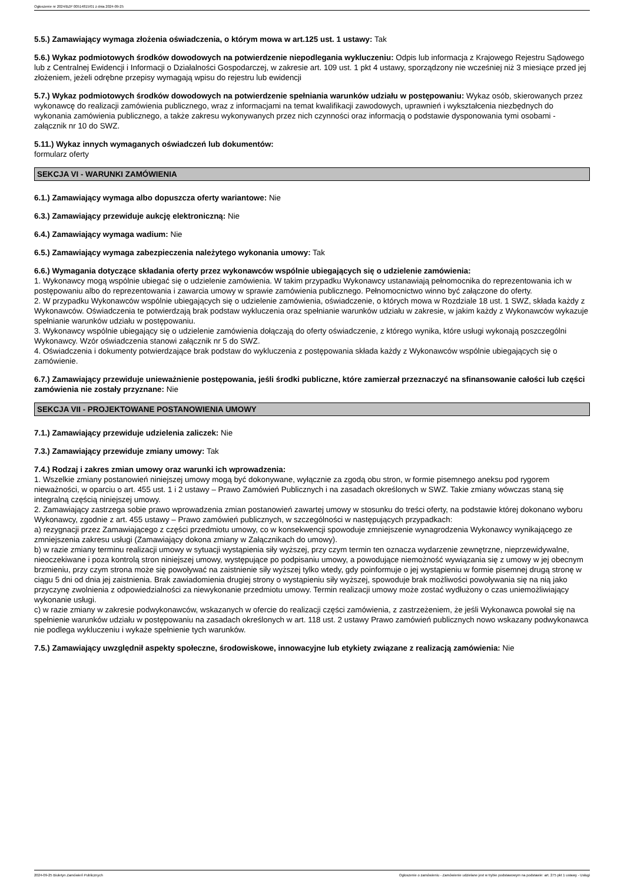Ogłoszenie nr 2024/BZP 00514815/01 z dnia 2024-09-25
5.5.) Zamawiający wymaga złożenia oświadczenia, o którym mowa w art.125 ust. 1 ustawy: Tak
5.6.) Wykaz podmiotowych środków dowodowych na potwierdzenie niepodlegania wykluczeniu: Odpis lub informacja z Krajowego Rejestru Sądowego lub z Centralnej Ewidencji i Informacji o Działalności Gospodarczej, w zakresie art. 109 ust. 1 pkt 4 ustawy, sporządzony nie wcześniej niż 3 miesiące przed jej złożeniem, jeżeli odrębne przepisy wymagają wpisu do rejestru lub ewidencji
5.7.) Wykaz podmiotowych środków dowodowych na potwierdzenie spełniania warunków udziału w postępowaniu: Wykaz osób, skierowanych przez wykonawcę do realizacji zamówienia publicznego, wraz z informacjami na temat kwalifikacji zawodowych, uprawnień i wykształcenia niezbędnych do wykonania zamówienia publicznego, a także zakresu wykonywanych przez nich czynności oraz informacją o podstawie dysponowania tymi osobami - załącznik nr 10 do SWZ.
5.11.) Wykaz innych wymaganych oświadczeń lub dokumentów:
formularz oferty
SEKCJA VI - WARUNKI ZAMÓWIENIA
6.1.) Zamawiający wymaga albo dopuszcza oferty wariantowe: Nie
6.3.) Zamawiający przewiduje aukcję elektroniczną: Nie
6.4.) Zamawiający wymaga wadium: Nie
6.5.) Zamawiający wymaga zabezpieczenia należytego wykonania umowy: Tak
6.6.) Wymagania dotyczące składania oferty przez wykonawców wspólnie ubiegających się o udzielenie zamówienia:
1. Wykonawcy mogą wspólnie ubiegać się o udzielenie zamówienia. W takim przypadku Wykonawcy ustanawiają pełnomocnika do reprezentowania ich w postępowaniu albo do reprezentowania i zawarcia umowy w sprawie zamówienia publicznego. Pełnomocnictwo winno być załączone do oferty.
2. W przypadku Wykonawców wspólnie ubiegających się o udzielenie zamówienia, oświadczenie, o których mowa w Rozdziale 18 ust. 1 SWZ, składa każdy z Wykonawców. Oświadczenia te potwierdzają brak podstaw wykluczenia oraz spełnianie warunków udziału w zakresie, w jakim każdy z Wykonawców wykazuje spełnianie warunków udziału w postępowaniu.
3. Wykonawcy wspólnie ubiegający się o udzielenie zamówienia dołączają do oferty oświadczenie, z którego wynika, które usługi wykonają poszczególni Wykonawcy. Wzór oświadczenia stanowi załącznik nr 5 do SWZ.
4. Oświadczenia i dokumenty potwierdzające brak podstaw do wykluczenia z postępowania składa każdy z Wykonawców wspólnie ubiegających się o zamówienie.
6.7.) Zamawiający przewiduje unieważnienie postępowania, jeśli środki publiczne, które zamierzał przeznaczyć na sfinansowanie całości lub części zamówienia nie zostały przyznane: Nie
SEKCJA VII - PROJEKTOWANE POSTANOWIENIA UMOWY
7.1.) Zamawiający przewiduje udzielenia zaliczek: Nie
7.3.) Zamawiający przewiduje zmiany umowy: Tak
7.4.) Rodzaj i zakres zmian umowy oraz warunki ich wprowadzenia:
1. Wszelkie zmiany postanowień niniejszej umowy mogą być dokonywane, wyłącznie za zgodą obu stron, w formie pisemnego aneksu pod rygorem nieważności, w oparciu o art. 455 ust. 1 i 2 ustawy – Prawo Zamówień Publicznych i na zasadach określonych w SWZ. Takie zmiany wówczas staną się integralną częścią niniejszej umowy.
2. Zamawiający zastrzega sobie prawo wprowadzenia zmian postanowień zawartej umowy w stosunku do treści oferty, na podstawie której dokonano wyboru Wykonawcy, zgodnie z art. 455 ustawy – Prawo zamówień publicznych, w szczególności w następujących przypadkach:
a) rezygnacji przez Zamawiającego z części przedmiotu umowy, co w konsekwencji spowoduje zmniejszenie wynagrodzenia Wykonawcy wynikającego ze zmniejszenia zakresu usługi (Zamawiający dokona zmiany w Załącznikach do umowy).
b) w razie zmiany terminu realizacji umowy w sytuacji wystąpienia siły wyższej, przy czym termin ten oznacza wydarzenie zewnętrzne, nieprzewidywalne, nieoczekiwane i poza kontrolą stron niniejszej umowy, występujące po podpisaniu umowy, a powodujące niemożność wywiązania się z umowy w jej obecnym brzmieniu, przy czym strona może się powoływać na zaistnienie siły wyższej tylko wtedy, gdy poinformuje o jej wystąpieniu w formie pisemnej drugą stronę w ciągu 5 dni od dnia jej zaistnienia. Brak zawiadomienia drugiej strony o wystąpieniu siły wyższej, spowoduje brak możliwości powoływania się na nią jako przyczynę zwolnienia z odpowiedzialności za niewykonanie przedmiotu umowy. Termin realizacji umowy może zostać wydłużony o czas uniemożliwiający wykonanie usługi.
c) w razie zmiany w zakresie podwykonawców, wskazanych w ofercie do realizacji części zamówienia, z zastrzeżeniem, że jeśli Wykonawca powołał się na spełnienie warunków udziału w postępowaniu na zasadach określonych w art. 118 ust. 2 ustawy Prawo zamówień publicznych nowo wskazany podwykonawca nie podlega wykluczeniu i wykaże spełnienie tych warunków.
7.5.) Zamawiający uwzględnił aspekty społeczne, środowiskowe, innowacyjne lub etykiety związane z realizacją zamówienia: Nie
2024-09-25 Biuletyn Zamówień Publicznych Ogłoszenie o zamówieniu - Zamówienie udzielane jest w trybie podstawowym na podstawie: art. 275 pkt 1 ustawy - Usługi